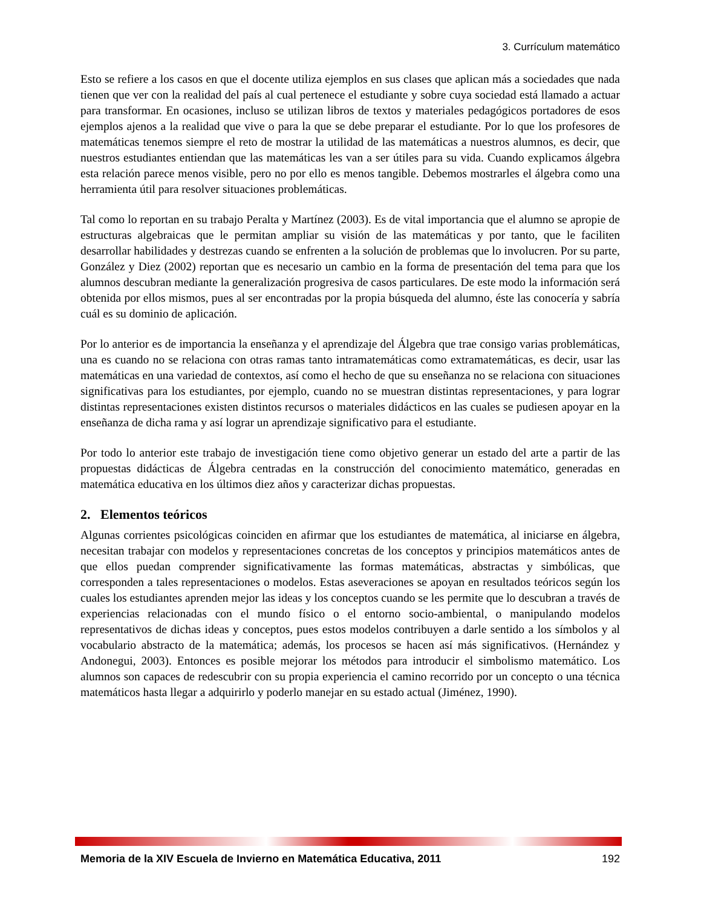3. Currículum matemático
Esto se refiere a los casos en que el docente utiliza ejemplos en sus clases que aplican más a sociedades que nada tienen que ver con la realidad del país al cual pertenece el estudiante y sobre cuya sociedad está llamado a actuar para transformar. En ocasiones, incluso se utilizan libros de textos y materiales pedagógicos portadores de esos ejemplos ajenos a la realidad que vive o para la que se debe preparar el estudiante. Por lo que los profesores de matemáticas tenemos siempre el reto de mostrar la utilidad de las matemáticas a nuestros alumnos, es decir, que nuestros estudiantes entiendan que las matemáticas les van a ser útiles para su vida. Cuando explicamos álgebra esta relación parece menos visible, pero no por ello es menos tangible. Debemos mostrarles el álgebra como una herramienta útil para resolver situaciones problemáticas.
Tal como lo reportan en su trabajo Peralta y Martínez (2003). Es de vital importancia que el alumno se apropie de estructuras algebraicas que le permitan ampliar su visión de las matemáticas y por tanto, que le faciliten desarrollar habilidades y destrezas cuando se enfrenten a la solución de problemas que lo involucren. Por su parte, González y Diez (2002) reportan que es necesario un cambio en la forma de presentación del tema para que los alumnos descubran mediante la generalización progresiva de casos particulares. De este modo la información será obtenida por ellos mismos, pues al ser encontradas por la propia búsqueda del alumno, éste las conocería y sabría cuál es su dominio de aplicación.
Por lo anterior es de importancia la enseñanza y el aprendizaje del Álgebra que trae consigo varias problemáticas, una es cuando no se relaciona con otras ramas tanto intramatemáticas como extramatemáticas, es decir, usar las matemáticas en una variedad de contextos, así como el hecho de que su enseñanza no se relaciona con situaciones significativas para los estudiantes, por ejemplo, cuando no se muestran distintas representaciones, y para lograr distintas representaciones existen distintos recursos o materiales didácticos en las cuales se pudiesen apoyar en la enseñanza de dicha rama y así lograr un aprendizaje significativo para el estudiante.
Por todo lo anterior este trabajo de investigación tiene como objetivo generar un estado del arte a partir de las propuestas didácticas de Álgebra centradas en la construcción del conocimiento matemático, generadas en matemática educativa en los últimos diez años y caracterizar dichas propuestas.
2. Elementos teóricos
Algunas corrientes psicológicas coinciden en afirmar que los estudiantes de matemática, al iniciarse en álgebra, necesitan trabajar con modelos y representaciones concretas de los conceptos y principios matemáticos antes de que ellos puedan comprender significativamente las formas matemáticas, abstractas y simbólicas, que corresponden a tales representaciones o modelos. Estas aseveraciones se apoyan en resultados teóricos según los cuales los estudiantes aprenden mejor las ideas y los conceptos cuando se les permite que lo descubran a través de experiencias relacionadas con el mundo físico o el entorno socio-ambiental, o manipulando modelos representativos de dichas ideas y conceptos, pues estos modelos contribuyen a darle sentido a los símbolos y al vocabulario abstracto de la matemática; además, los procesos se hacen así más significativos. (Hernández y Andonegui, 2003). Entonces es posible mejorar los métodos para introducir el simbolismo matemático. Los alumnos son capaces de redescubrir con su propia experiencia el camino recorrido por un concepto o una técnica matemáticos hasta llegar a adquirirlo y poderlo manejar en su estado actual (Jiménez, 1990).
Memoria de la XIV Escuela de Invierno en Matemática Educativa, 2011 192